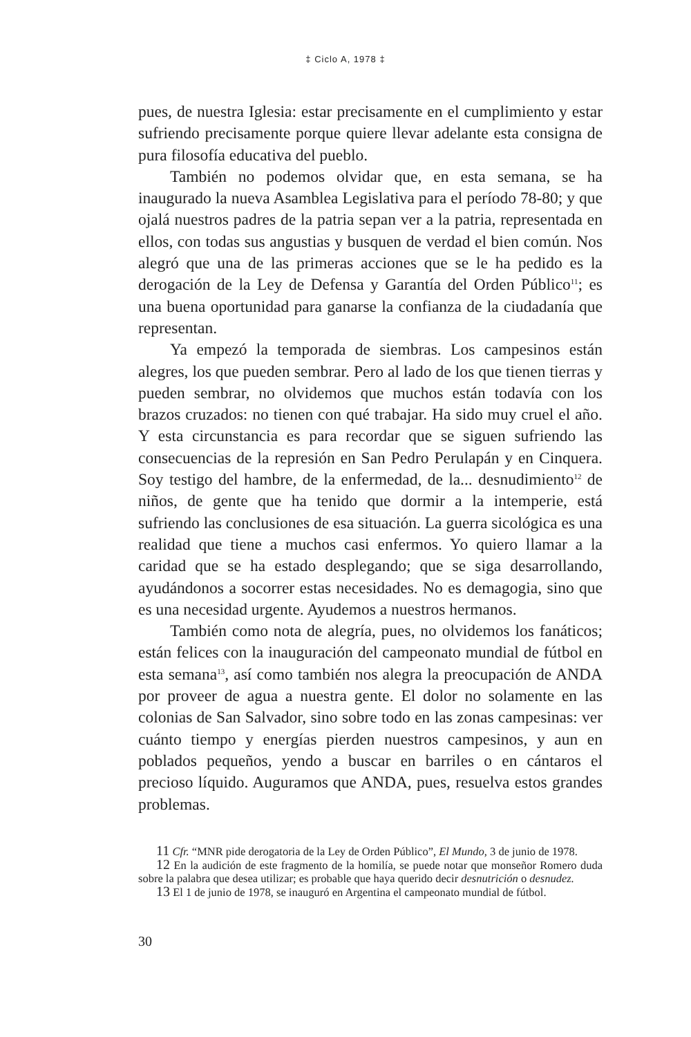‡ Ciclo A, 1978 ‡
pues, de nuestra Iglesia: estar precisamente en el cumplimiento y estar sufriendo precisamente porque quiere llevar adelante esta consigna de pura filosofía educativa del pueblo.
También no podemos olvidar que, en esta semana, se ha inaugurado la nueva Asamblea Legislativa para el período 78-80; y que ojalá nuestros padres de la patria sepan ver a la patria, representada en ellos, con todas sus angustias y busquen de verdad el bien común. Nos alegró que una de las primeras acciones que se le ha pedido es la derogación de la Ley de Defensa y Garantía del Orden Público<sup>11</sup>; es una buena oportunidad para ganarse la confianza de la ciudadanía que representan.
Ya empezó la temporada de siembras. Los campesinos están alegres, los que pueden sembrar. Pero al lado de los que tienen tierras y pueden sembrar, no olvidemos que muchos están todavía con los brazos cruzados: no tienen con qué trabajar. Ha sido muy cruel el año. Y esta circunstancia es para recordar que se siguen sufriendo las consecuencias de la represión en San Pedro Perulapán y en Cinquera. Soy testigo del hambre, de la enfermedad, de la... desnudimiento<sup>12</sup> de niños, de gente que ha tenido que dormir a la intemperie, está sufriendo las conclusiones de esa situación. La guerra sicológica es una realidad que tiene a muchos casi enfermos. Yo quiero llamar a la caridad que se ha estado desplegando; que se siga desarrollando, ayudándonos a socorrer estas necesidades. No es demagogia, sino que es una necesidad urgente. Ayudemos a nuestros hermanos.
También como nota de alegría, pues, no olvidemos los fanáticos; están felices con la inauguración del campeonato mundial de fútbol en esta semana<sup>13</sup>, así como también nos alegra la preocupación de ANDA por proveer de agua a nuestra gente. El dolor no solamente en las colonias de San Salvador, sino sobre todo en las zonas campesinas: ver cuánto tiempo y energías pierden nuestros campesinos, y aun en poblados pequeños, yendo a buscar en barriles o en cántaros el precioso líquido. Auguramos que ANDA, pues, resuelva estos grandes problemas.
11 Cfr. “MNR pide derogatoria de la Ley de Orden Público”, El Mundo, 3 de junio de 1978.
12 En la audición de este fragmento de la homilía, se puede notar que monseñor Romero duda sobre la palabra que desea utilizar; es probable que haya querido decir desnutrición o desnudez.
13 El 1 de junio de 1978, se inauguró en Argentina el campeonato mundial de fútbol.
30